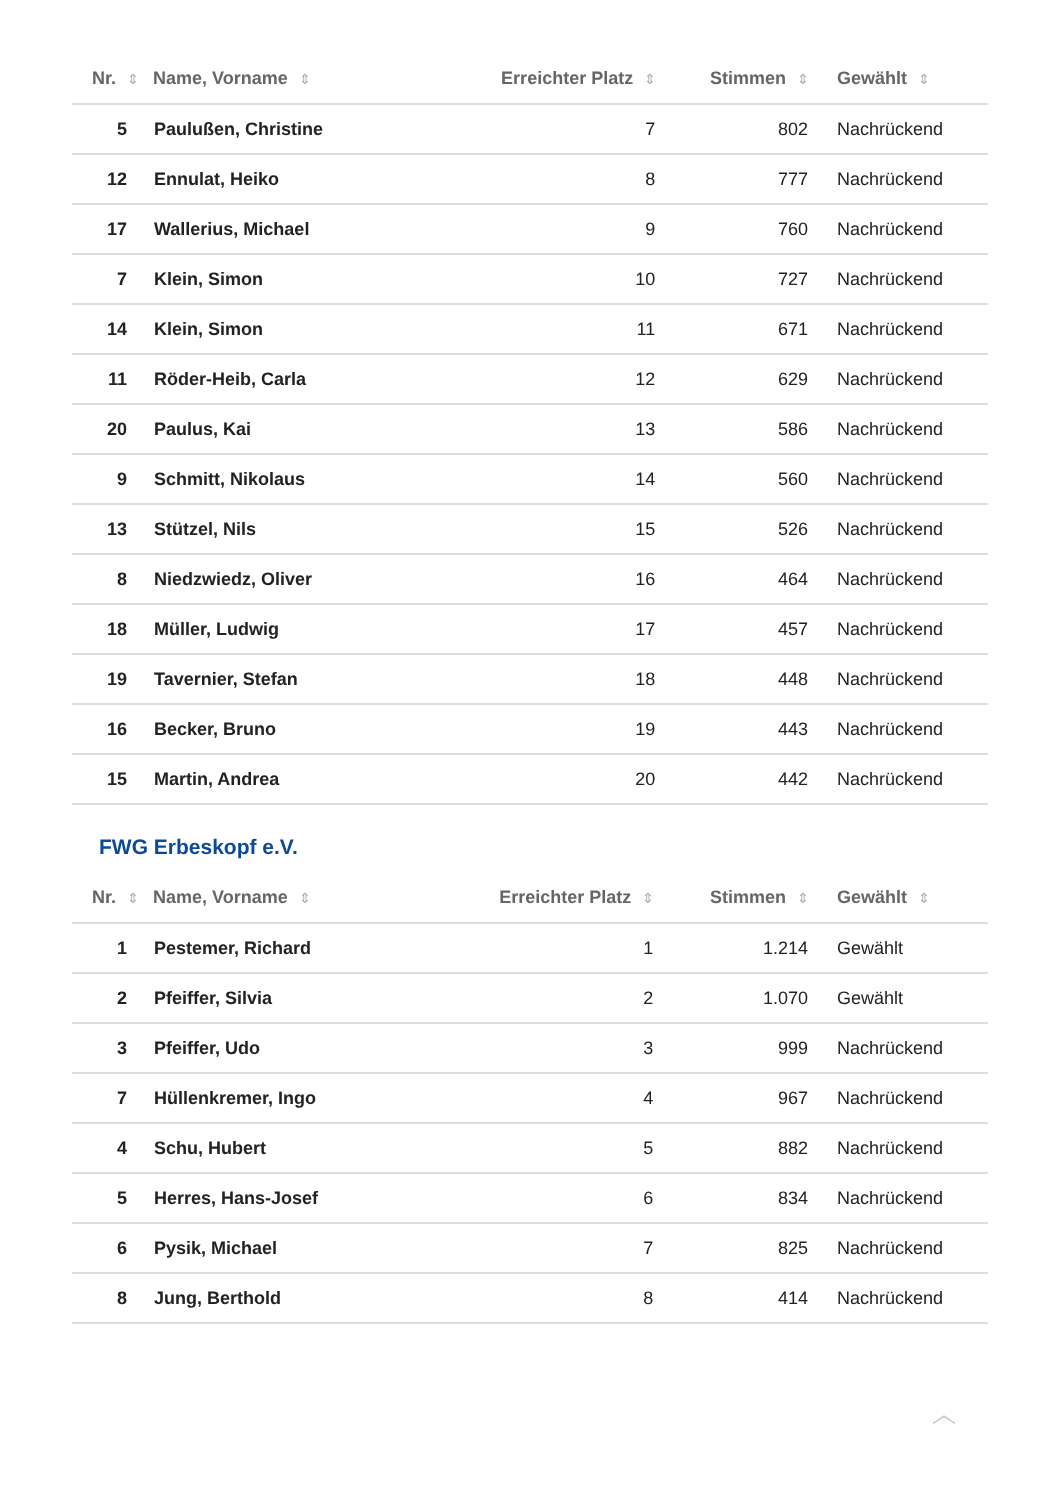| Nr. ⇕ | Name, Vorname ⇕ | Erreichter Platz ⇕ | Stimmen ⇕ | Gewählt ⇕ |
| --- | --- | --- | --- | --- |
| 5 | Paulußen, Christine | 7 | 802 | Nachrückend |
| 12 | Ennulat, Heiko | 8 | 777 | Nachrückend |
| 17 | Wallerius, Michael | 9 | 760 | Nachrückend |
| 7 | Klein, Simon | 10 | 727 | Nachrückend |
| 14 | Klein, Simon | 11 | 671 | Nachrückend |
| 11 | Röder-Heib, Carla | 12 | 629 | Nachrückend |
| 20 | Paulus, Kai | 13 | 586 | Nachrückend |
| 9 | Schmitt, Nikolaus | 14 | 560 | Nachrückend |
| 13 | Stützel, Nils | 15 | 526 | Nachrückend |
| 8 | Niedzwiedz, Oliver | 16 | 464 | Nachrückend |
| 18 | Müller, Ludwig | 17 | 457 | Nachrückend |
| 19 | Tavernier, Stefan | 18 | 448 | Nachrückend |
| 16 | Becker, Bruno | 19 | 443 | Nachrückend |
| 15 | Martin, Andrea | 20 | 442 | Nachrückend |
FWG Erbeskopf e.V.
| Nr. ⇕ | Name, Vorname ⇕ | Erreichter Platz ⇕ | Stimmen ⇕ | Gewählt ⇕ |
| --- | --- | --- | --- | --- |
| 1 | Pestemer, Richard | 1 | 1.214 | Gewählt |
| 2 | Pfeiffer, Silvia | 2 | 1.070 | Gewählt |
| 3 | Pfeiffer, Udo | 3 | 999 | Nachrückend |
| 7 | Hüllenkremer, Ingo | 4 | 967 | Nachrückend |
| 4 | Schu, Hubert | 5 | 882 | Nachrückend |
| 5 | Herres, Hans-Josef | 6 | 834 | Nachrückend |
| 6 | Pysik, Michael | 7 | 825 | Nachrückend |
| 8 | Jung, Berthold | 8 | 414 | Nachrückend |
︿